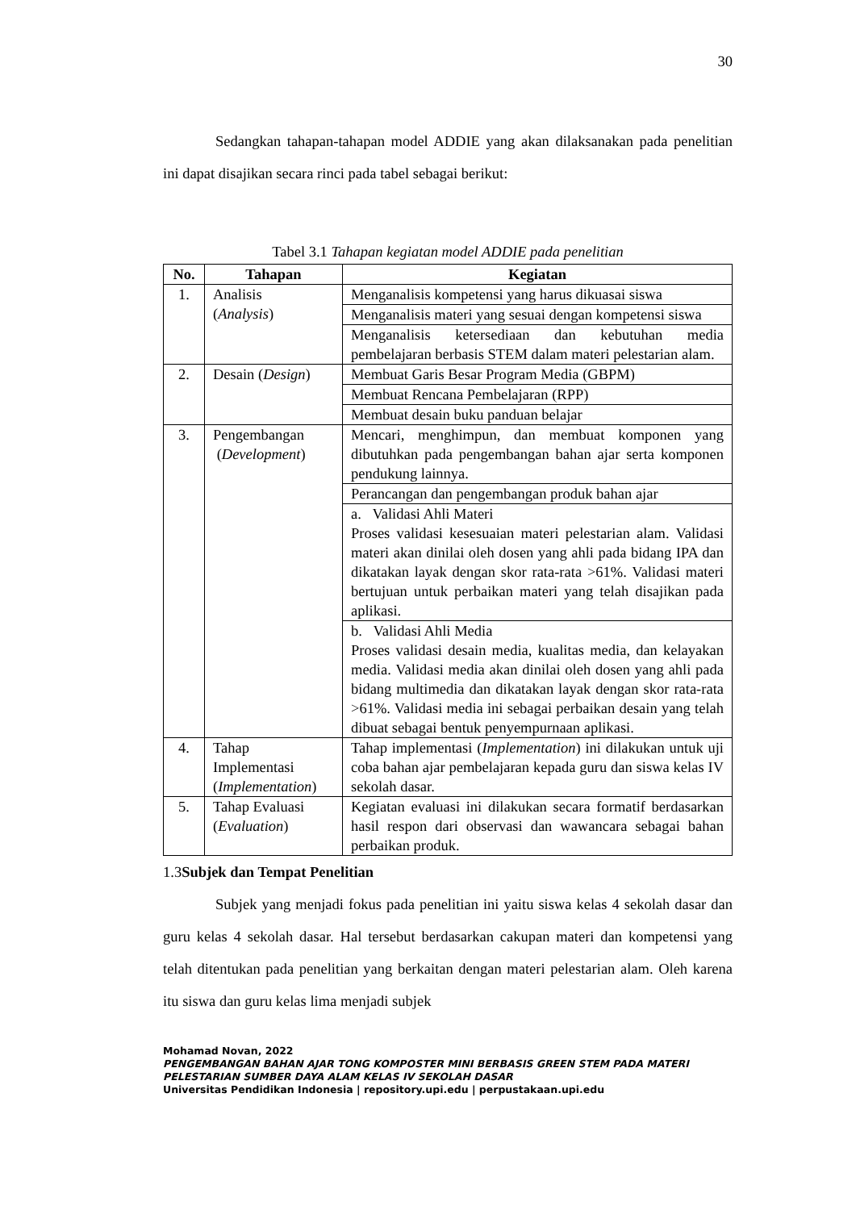30
Sedangkan tahapan-tahapan model ADDIE yang akan dilaksanakan pada penelitian ini dapat disajikan secara rinci pada tabel sebagai berikut:
Tabel 3.1 Tahapan kegiatan model ADDIE pada penelitian
| No. | Tahapan | Kegiatan |
| --- | --- | --- |
| 1. | Analisis ( Analysis ) | Menganalisis kompetensi yang harus dikuasai siswa |
| | | Menganalisis materi yang sesuai dengan kompetensi siswa |
| | | Menganalisis ketersediaan dan kebutuhan media pembelajaran berbasis STEM dalam materi pelestarian alam. |
| 2. | Desain ( Design ) | Membuat Garis Besar Program Media (GBPM) |
| | | Membuat Rencana Pembelajaran (RPP) |
| | | Membuat desain buku panduan belajar |
| 3. | Pengembangan ( Development ) | Mencari, menghimpun, dan membuat komponen yang dibutuhkan pada pengembangan bahan ajar serta komponen pendukung lainnya. |
| | | Perancangan dan pengembangan produk bahan ajar |
| | | a. Validasi Ahli Materi Proses validasi kesesuaian materi pelestarian alam. Validasi materi akan dinilai oleh dosen yang ahli pada bidang IPA dan dikatakan layak dengan skor rata-rata >61%. Validasi materi bertujuan untuk perbaikan materi yang telah disajikan pada aplikasi. |
| | | b. Validasi Ahli Media Proses validasi desain media, kualitas media, dan kelayakan media. Validasi media akan dinilai oleh dosen yang ahli pada bidang multimedia dan dikatakan layak dengan skor rata-rata >61%. Validasi media ini sebagai perbaikan desain yang telah dibuat sebagai bentuk penyempurnaan aplikasi. |
| 4. | Tahap Implementasi ( Implementation ) | Tahap implementasi ( Implementation ) ini dilakukan untuk uji coba bahan ajar pembelajaran kepada guru dan siswa kelas IV sekolah dasar. |
| 5. | Tahap Evaluasi ( Evaluation ) | Kegiatan evaluasi ini dilakukan secara formatif berdasarkan hasil respon dari observasi dan wawancara sebagai bahan perbaikan produk. |
1.3Subjek dan Tempat Penelitian
Subjek yang menjadi fokus pada penelitian ini yaitu siswa kelas 4 sekolah dasar dan guru kelas 4 sekolah dasar. Hal tersebut berdasarkan cakupan materi dan kompetensi yang telah ditentukan pada penelitian yang berkaitan dengan materi pelestarian alam. Oleh karena itu siswa dan guru kelas lima menjadi subjek
Mohamad Novan, 2022
PENGEMBANGAN BAHAN AJAR TONG KOMPOSTER MINI BERBASIS GREEN STEM PADA MATERI PELESTARIAN SUMBER DAYA ALAM KELAS IV SEKOLAH DASAR
Universitas Pendidikan Indonesia | repository.upi.edu | perpustakaan.upi.edu